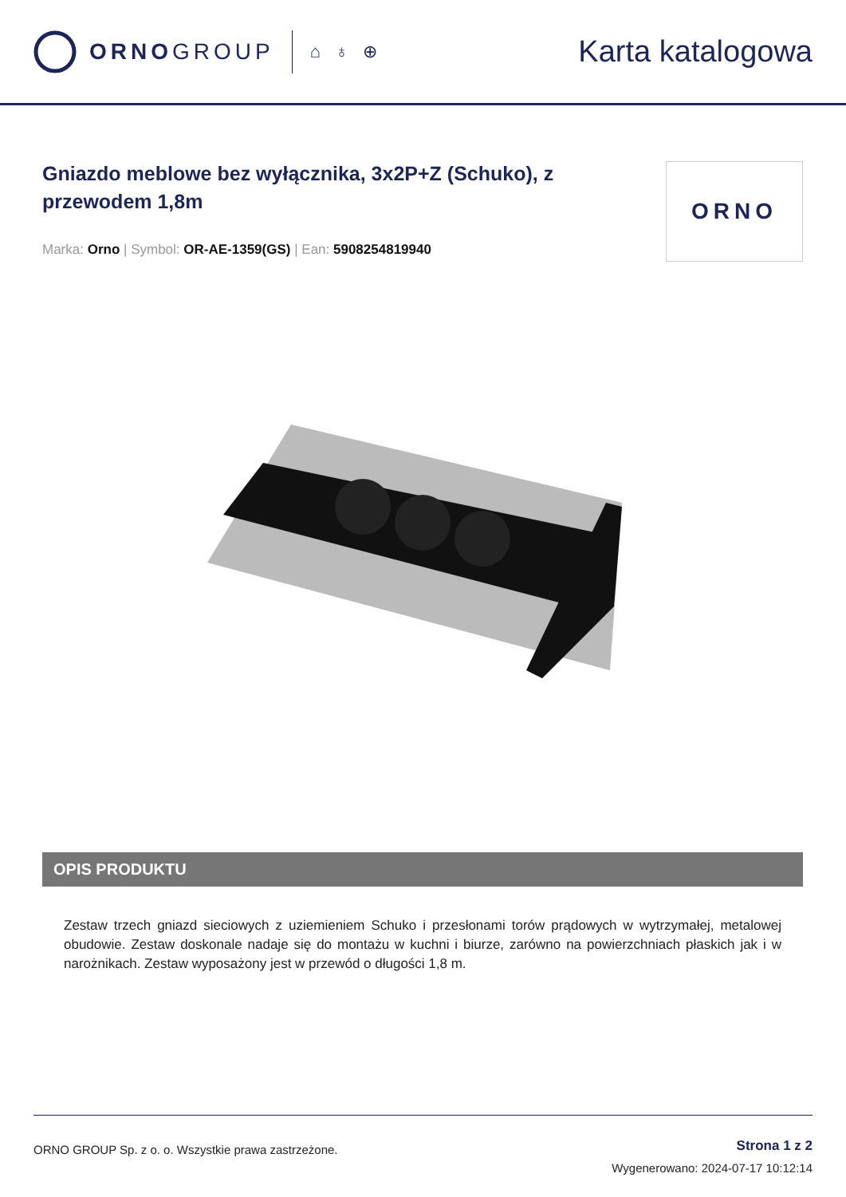ORNOGROUP
⌂ ♁ ⊕
Karta katalogowa
Gniazdo meblowe bez wyłącznika, 3x2P+Z (Schuko), z przewodem 1,8m
Marka: Orno | Symbol: OR-AE-1359(GS) | Ean: 5908254819940
ORNO
OPIS PRODUKTU
Zestaw trzech gniazd sieciowych z uziemieniem Schuko i przesłonami torów prądowych w wytrzymałej, metalowej obudowie. Zestaw doskonale nadaje się do montażu w kuchni i biurze, zarówno na powierzchniach płaskich jak i w narożnikach. Zestaw wyposażony jest w przewód o długości 1,8 m.
ORNO GROUP Sp. z o. o. Wszystkie prawa zastrzeżone.
Strona 1 z 2
Wygenerowano: 2024-07-17 10:12:14